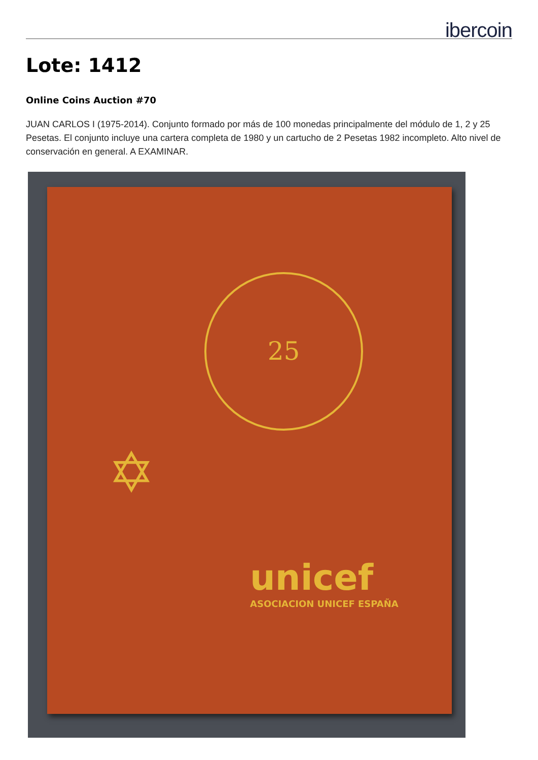ibercoin
Lote: 1412
Online Coins Auction #70
JUAN CARLOS I (1975-2014). Conjunto formado por más de 100 monedas principalmente del módulo de 1, 2 y 25 Pesetas. El conjunto incluye una cartera completa de 1980 y un cartucho de 2 Pesetas 1982 incompleto. Alto nivel de conservación en general. A EXAMINAR.
25
✡
unicef
ASOCIACION UNICEF ESPAÑA